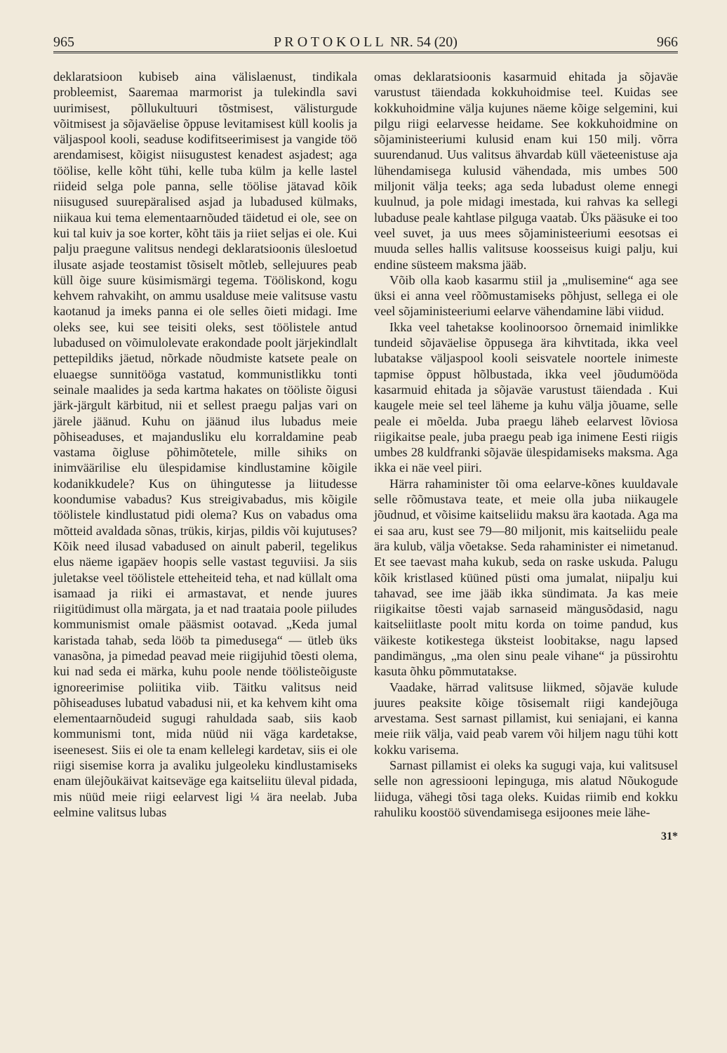965 P R O T O K O L L NR. 54 (20) 966
deklaratsioon kubiseb aina välislaenust, tindikala probleemist, Saaremaa marmorist ja tulekindla savi uurimisest, põllukultuuri tõstmisest, välisturgude võitmisest ja sõjaväelise õppuse levitamisest küll koolis ja väljaspool kooli, seaduse kodifitseerimisest ja vangide töö arendamisest, kõigist niisugustest kenadest asjadest; aga töölise, kelle kõht tühi, kelle tuba külm ja kelle lastel riideid selga pole panna, selle töölise jätavad kõik niisugused suurepäralised asjad ja lubadused külmaks, niikaua kui tema elementaarnõuded täidetud ei ole, see on kui tal kuiv ja soe korter, kõht täis ja riiet seljas ei ole. Kui palju praegune valitsus nendegi deklaratsioonis ülesloetud ilusate asjade teostamist tõsiselt mõtleb, sellejuures peab küll õige suure küsimismärgi tegema. Tööliskond, kogu kehvem rahvakiht, on ammu usalduse meie valitsuse vastu kaotanud ja imeks panna ei ole selles õieti midagi. Ime oleks see, kui see teisiti oleks, sest töölistele antud lubadused on võimulolevate erakondade poolt järjekindlalt pettepildiks jäetud, nõrkade nõudmiste katsete peale on eluaegse sunnitööga vastatud, kommunistlikku tonti seinale maalides ja seda kartma hakates on tööliste õigusi järk-järgult kärbitud, nii et sellest praegu paljas vari on järele jäänud. Kuhu on jäänud ilus lubadus meie põhiseaduses, et majandusliku elu korraldamine peab vastama õigluse põhimõtetele, mille sihiks on inimväärilise elu ülespidamise kindlustamine kõigile kodanikkudele? Kus on ühingutesse ja liitudesse koondumise vabadus? Kus streigivabadus, mis kõigile töölistele kindlustatud pidi olema? Kus on vabadus oma mõtteid avaldada sõnas, trükis, kirjas, pildis või kujutuses? Kõik need ilusad vabadused on ainult paberil, tegelikus elus näeme igapäev hoopis selle vastast teguviisi. Ja siis juletakse veel töölistele etteheiteid teha, et nad küllalt oma isamaad ja riiki ei armastavat, et nende juures riigitüdimust olla märgata, ja et nad traataia poole piiludes kommunismist omale pääsmist ootavad. „Keda jumal karistada tahab, seda lööb ta pimedusega“ — ütleb üks vanasõna, ja pimedad peavad meie riigijuhid tõesti olema, kui nad seda ei märka, kuhu poole nende töölisteõiguste ignoreerimise poliitika viib. Täitku valitsus neid põhiseaduses lubatud vabadusi nii, et ka kehvem kiht oma elementaarnõudeid sugugi rahuldada saab, siis kaob kommunismi tont, mida nüüd nii väga kardetakse, iseenesest. Siis ei ole ta enam kellelegi kardetav, siis ei ole riigi sisemise korra ja avaliku julgeoleku kindlustamiseks enam ülejõukäivat kaitseväge ega kaitseliitu üleval pidada, mis nüüd meie riigi eelarvest ligi ¼ ära neelab. Juba eelmine valitsus lubas
omas deklaratsioonis kasarmuid ehitada ja sõjaväe varustust täiendada kokkuhoidmise teel. Kuidas see kokkuhoidmine välja kujunes näeme kõige selgemini, kui pilgu riigi eelarvesse heidame. See kokkuhoidmine on sõjaministeeriumi kulusid enam kui 150 milj. võrra suurendanud. Uus valitsus ähvardab küll väeteenistuse aja lühendamisega kulusid vähendada, mis umbes 500 miljonit välja teeks; aga seda lubadust oleme ennegi kuulnud, ja pole midagi imestada, kui rahvas ka sellegi lubaduse peale kahtlase pilguga vaatab. Üks pääsuke ei too veel suvet, ja uus mees sõjaministeeriumi eesotsas ei muuda selles hallis valitsuse koosseisus kuigi palju, kui endine süsteem maksma jääb.
Võib olla kaob kasarmu stiil ja „mulisemine“ aga see üksi ei anna veel rõõmustamiseks põhjust, sellega ei ole veel sõjaministeeriumi eelarve vähendamine läbi viidud.
Ikka veel tahetakse koolinoorsoo õrnemaid inimlikke tundeid sõjaväelise õppusega ära kihvtitada, ikka veel lubatakse väljaspool kooli seisvatele noortele inimeste tapmise õppust hõlbustada, ikka veel jõudumööda kasarmuid ehitada ja sõjaväe varustust täiendada . Kui kaugele meie sel teel läheme ja kuhu välja jõuame, selle peale ei mõelda. Juba praegu läheb eelarvest lõviosa riigikaitse peale, juba praegu peab iga inimene Eesti riigis umbes 28 kuldfranki sõjaväe ülespidamiseks maksma. Aga ikka ei näe veel piiri.
Härra rahaminister tõi oma eelarve-kõnes kuuldavale selle rõõmustava teate, et meie olla juba niikaugele jõudnud, et võisime kaitseliidu maksu ära kaotada. Aga ma ei saa aru, kust see 79—80 miljonit, mis kaitseliidu peale ära kulub, välja võetakse. Seda rahaminister ei nimetanud. Et see taevast maha kukub, seda on raske uskuda. Palugu kõik kristlased küüned püsti oma jumalat, niipalju kui tahavad, see ime jääb ikka sündimata. Ja kas meie riigikaitse tõesti vajab sarnaseid mängusõdasid, nagu kaitseliitlaste poolt mitu korda on toime pandud, kus väikeste kotikestega üksteist loobitakse, nagu lapsed pandimängus, „ma olen sinu peale vihane“ ja püssirohtu kasuta õhku põmmutatakse.
Vaadake, härrad valitsuse liikmed, sõjaväe kulude juures peaksite kõige tõsisemalt riigi kandejõuga arvestama. Sest sarnast pillamist, kui seniajani, ei kanna meie riik välja, vaid peab varem või hiljem nagu tühi kott kokku varisema.
Sarnast pillamist ei oleks ka sugugi vaja, kui valitsusel selle non agressiooni lepinguga, mis alatud Nõukogude liiduga, vähegi tõsi taga oleks. Kuidas riimib end kokku rahuliku koostöö süvendamisega esijoones meie lähe-
31*